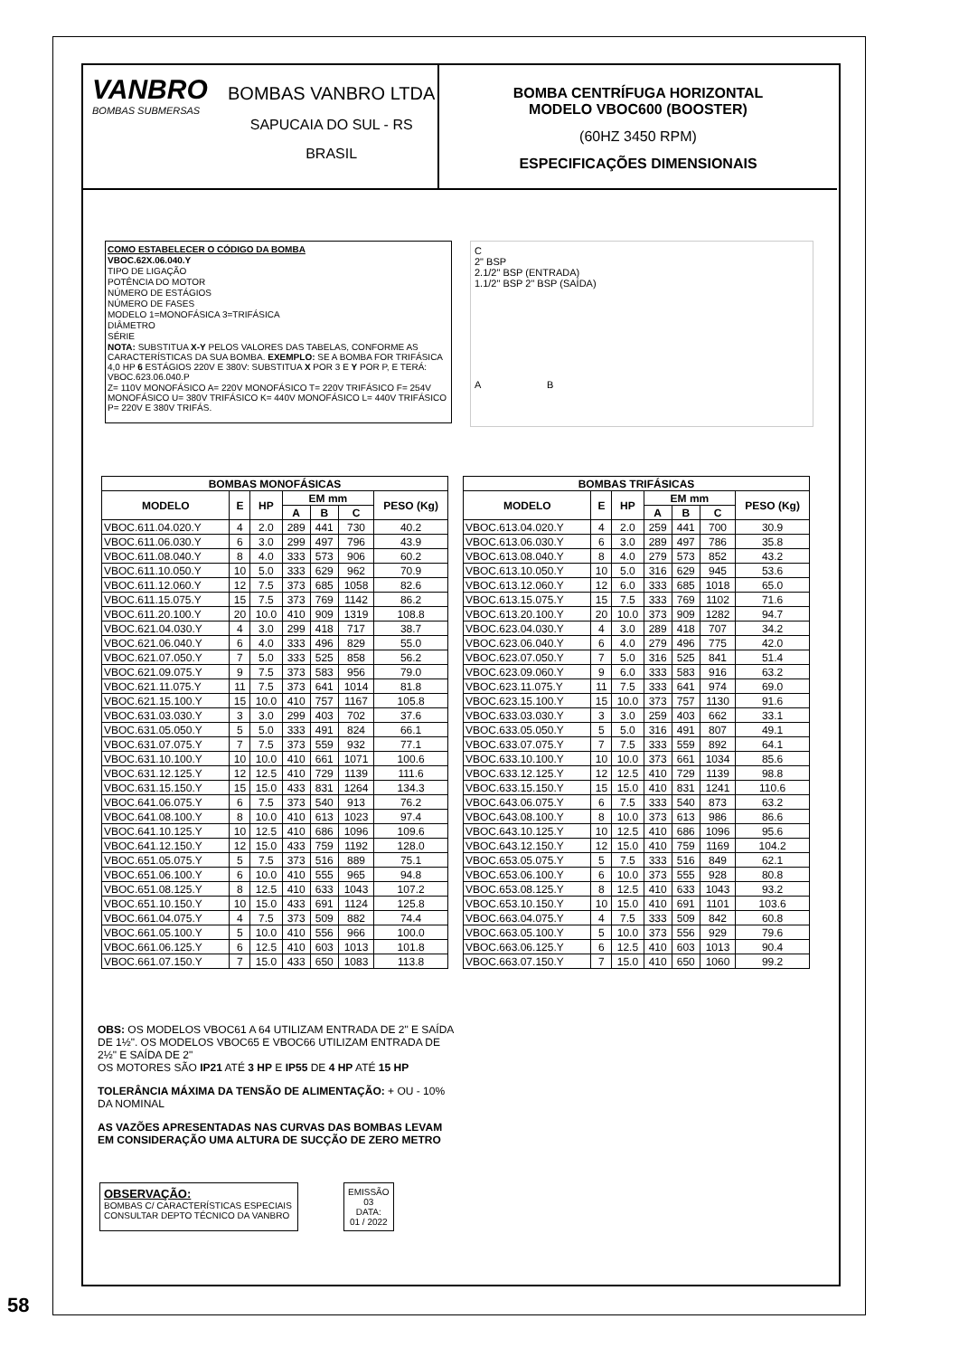VANBRO
BOMBAS SUBMERSAS
BOMBAS VANBRO LTDA
SAPUCAIA DO SUL - RS
BRASIL
BOMBA CENTRÍFUGA HORIZONTAL
MODELO VBOC600 (BOOSTER)
(60HZ 3450 RPM)
ESPECIFICAÇÕES DIMENSIONAIS
COMO ESTABELECER O CÓDIGO DA BOMBA
VBOC.62X.06.040.Y
TIPO DE LIGAÇÃO
POTÊNCIA DO MOTOR
NÚMERO DE ESTÁGIOS
NÚMERO DE FASES
MODELO 1=MONOFÁSICA 3=TRIFÁSICA
DIÂMETRO
SÉRIE
NOTA: SUBSTITUA X-Y PELOS VALORES DAS TABELAS, CONFORME AS CARACTERÍSTICAS DA SUA BOMBA. EXEMPLO: SE A BOMBA FOR TRIFÁSICA 4,0 HP 6 ESTÁGIOS 220V E 380V: SUBSTITUA X POR 3 E Y POR P, E TERÁ: VBOC.623.06.040.P
Z= 110V MONOFÁSICO A= 220V MONOFÁSICO T= 220V TRIFÁSICO F= 254V MONOFÁSICO U= 380V TRIFÁSICO K= 440V MONOFÁSICO L= 440V TRIFÁSICO P= 220V E 380V TRIFÁS.
C
2" BSP
2.1/2" BSP (ENTRADA)
1.1/2" BSP 2" BSP (SAÍDA)
A B
| BOMBAS MONOFÁSICAS | | | | | | |
| --- | --- | --- | --- | --- | --- | --- |
| MODELO | E | HP | EM mm | | | PESO (Kg) |
| | | | A | B | C | |
| VBOC.611.04.020.Y | 4 | 2.0 | 289 | 441 | 730 | 40.2 |
| VBOC.611.06.030.Y | 6 | 3.0 | 299 | 497 | 796 | 43.9 |
| VBOC.611.08.040.Y | 8 | 4.0 | 333 | 573 | 906 | 60.2 |
| VBOC.611.10.050.Y | 10 | 5.0 | 333 | 629 | 962 | 70.9 |
| VBOC.611.12.060.Y | 12 | 7.5 | 373 | 685 | 1058 | 82.6 |
| VBOC.611.15.075.Y | 15 | 7.5 | 373 | 769 | 1142 | 86.2 |
| VBOC.611.20.100.Y | 20 | 10.0 | 410 | 909 | 1319 | 108.8 |
| VBOC.621.04.030.Y | 4 | 3.0 | 299 | 418 | 717 | 38.7 |
| VBOC.621.06.040.Y | 6 | 4.0 | 333 | 496 | 829 | 55.0 |
| VBOC.621.07.050.Y | 7 | 5.0 | 333 | 525 | 858 | 56.2 |
| VBOC.621.09.075.Y | 9 | 7.5 | 373 | 583 | 956 | 79.0 |
| VBOC.621.11.075.Y | 11 | 7.5 | 373 | 641 | 1014 | 81.8 |
| VBOC.621.15.100.Y | 15 | 10.0 | 410 | 757 | 1167 | 105.8 |
| VBOC.631.03.030.Y | 3 | 3.0 | 299 | 403 | 702 | 37.6 |
| VBOC.631.05.050.Y | 5 | 5.0 | 333 | 491 | 824 | 66.1 |
| VBOC.631.07.075.Y | 7 | 7.5 | 373 | 559 | 932 | 77.1 |
| VBOC.631.10.100.Y | 10 | 10.0 | 410 | 661 | 1071 | 100.6 |
| VBOC.631.12.125.Y | 12 | 12.5 | 410 | 729 | 1139 | 111.6 |
| VBOC.631.15.150.Y | 15 | 15.0 | 433 | 831 | 1264 | 134.3 |
| VBOC.641.06.075.Y | 6 | 7.5 | 373 | 540 | 913 | 76.2 |
| VBOC.641.08.100.Y | 8 | 10.0 | 410 | 613 | 1023 | 97.4 |
| VBOC.641.10.125.Y | 10 | 12.5 | 410 | 686 | 1096 | 109.6 |
| VBOC.641.12.150.Y | 12 | 15.0 | 433 | 759 | 1192 | 128.0 |
| VBOC.651.05.075.Y | 5 | 7.5 | 373 | 516 | 889 | 75.1 |
| VBOC.651.06.100.Y | 6 | 10.0 | 410 | 555 | 965 | 94.8 |
| VBOC.651.08.125.Y | 8 | 12.5 | 410 | 633 | 1043 | 107.2 |
| VBOC.651.10.150.Y | 10 | 15.0 | 433 | 691 | 1124 | 125.8 |
| VBOC.661.04.075.Y | 4 | 7.5 | 373 | 509 | 882 | 74.4 |
| VBOC.661.05.100.Y | 5 | 10.0 | 410 | 556 | 966 | 100.0 |
| VBOC.661.06.125.Y | 6 | 12.5 | 410 | 603 | 1013 | 101.8 |
| VBOC.661.07.150.Y | 7 | 15.0 | 433 | 650 | 1083 | 113.8 |
| BOMBAS TRIFÁSICAS | | | | | | |
| --- | --- | --- | --- | --- | --- | --- |
| MODELO | E | HP | EM mm | | | PESO (Kg) |
| | | | A | B | C | |
| VBOC.613.04.020.Y | 4 | 2.0 | 259 | 441 | 700 | 30.9 |
| VBOC.613.06.030.Y | 6 | 3.0 | 289 | 497 | 786 | 35.8 |
| VBOC.613.08.040.Y | 8 | 4.0 | 279 | 573 | 852 | 43.2 |
| VBOC.613.10.050.Y | 10 | 5.0 | 316 | 629 | 945 | 53.6 |
| VBOC.613.12.060.Y | 12 | 6.0 | 333 | 685 | 1018 | 65.0 |
| VBOC.613.15.075.Y | 15 | 7.5 | 333 | 769 | 1102 | 71.6 |
| VBOC.613.20.100.Y | 20 | 10.0 | 373 | 909 | 1282 | 94.7 |
| VBOC.623.04.030.Y | 4 | 3.0 | 289 | 418 | 707 | 34.2 |
| VBOC.623.06.040.Y | 6 | 4.0 | 279 | 496 | 775 | 42.0 |
| VBOC.623.07.050.Y | 7 | 5.0 | 316 | 525 | 841 | 51.4 |
| VBOC.623.09.060.Y | 9 | 6.0 | 333 | 583 | 916 | 63.2 |
| VBOC.623.11.075.Y | 11 | 7.5 | 333 | 641 | 974 | 69.0 |
| VBOC.623.15.100.Y | 15 | 10.0 | 373 | 757 | 1130 | 91.6 |
| VBOC.633.03.030.Y | 3 | 3.0 | 259 | 403 | 662 | 33.1 |
| VBOC.633.05.050.Y | 5 | 5.0 | 316 | 491 | 807 | 49.1 |
| VBOC.633.07.075.Y | 7 | 7.5 | 333 | 559 | 892 | 64.1 |
| VBOC.633.10.100.Y | 10 | 10.0 | 373 | 661 | 1034 | 85.6 |
| VBOC.633.12.125.Y | 12 | 12.5 | 410 | 729 | 1139 | 98.8 |
| VBOC.633.15.150.Y | 15 | 15.0 | 410 | 831 | 1241 | 110.6 |
| VBOC.643.06.075.Y | 6 | 7.5 | 333 | 540 | 873 | 63.2 |
| VBOC.643.08.100.Y | 8 | 10.0 | 373 | 613 | 986 | 86.6 |
| VBOC.643.10.125.Y | 10 | 12.5 | 410 | 686 | 1096 | 95.6 |
| VBOC.643.12.150.Y | 12 | 15.0 | 410 | 759 | 1169 | 104.2 |
| VBOC.653.05.075.Y | 5 | 7.5 | 333 | 516 | 849 | 62.1 |
| VBOC.653.06.100.Y | 6 | 10.0 | 373 | 555 | 928 | 80.8 |
| VBOC.653.08.125.Y | 8 | 12.5 | 410 | 633 | 1043 | 93.2 |
| VBOC.653.10.150.Y | 10 | 15.0 | 410 | 691 | 1101 | 103.6 |
| VBOC.663.04.075.Y | 4 | 7.5 | 333 | 509 | 842 | 60.8 |
| VBOC.663.05.100.Y | 5 | 10.0 | 373 | 556 | 929 | 79.6 |
| VBOC.663.06.125.Y | 6 | 12.5 | 410 | 603 | 1013 | 90.4 |
| VBOC.663.07.150.Y | 7 | 15.0 | 410 | 650 | 1060 | 99.2 |
OBS: OS MODELOS VBOC61 A 64 UTILIZAM ENTRADA DE 2" E SAÍDA DE 1½". OS MODELOS VBOC65 E VBOC66 UTILIZAM ENTRADA DE 2½" E SAÍDA DE 2"
OS MOTORES SÃO IP21 ATÉ 3 HP E IP55 DE 4 HP ATÉ 15 HP
TOLERÂNCIA MÁXIMA DA TENSÃO DE ALIMENTAÇÃO: + OU - 10% DA NOMINAL
AS VAZÕES APRESENTADAS NAS CURVAS DAS BOMBAS LEVAM EM CONSIDERAÇÃO UMA ALTURA DE SUCÇÃO DE ZERO METRO
OBSERVAÇÃO:
BOMBAS C/ CARACTERÍSTICAS ESPECIAIS
CONSULTAR DEPTO TÉCNICO DA VANBRO
EMISSÃO
03
DATA:
01 / 2022
58